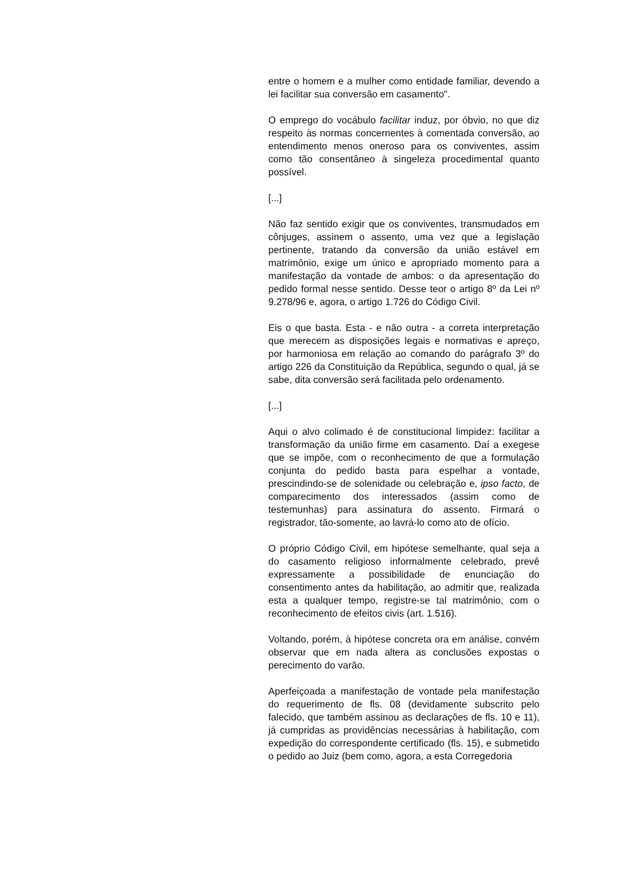entre o homem e a mulher como entidade familiar, devendo a lei facilitar sua conversão em casamento".
O emprego do vocábulo facilitar induz, por óbvio, no que diz respeito às normas concernentes à comentada conversão, ao entendimento menos oneroso para os conviventes, assim como tão consentâneo à singeleza procedimental quanto possível.
[...]
Não faz sentido exigir que os conviventes, transmudados em cônjuges, assinem o assento, uma vez que a legislação pertinente, tratando da conversão da união estável em matrimônio, exige um único e apropriado momento para a manifestação da vontade de ambos: o da apresentação do pedido formal nesse sentido. Desse teor o artigo 8º da Lei nº 9.278/96 e, agora, o artigo 1.726 do Código Civil.
Eis o que basta. Esta - e não outra - a correta interpretação que merecem as disposições legais e normativas e apreço, por harmoniosa em relação ao comando do parágrafo 3º do artigo 226 da Constituição da República, segundo o qual, já se sabe, dita conversão será facilitada pelo ordenamento.
[...]
Aqui o alvo colimado é de constitucional limpidez: facilitar a transformação da união firme em casamento. Daí a exegese que se impõe, com o reconhecimento de que a formulação conjunta do pedido basta para espelhar a vontade, prescindindo-se de solenidade ou celebração e, ipso facto, de comparecimento dos interessados (assim como de testemunhas) para assinatura do assento. Firmará o registrador, tão-somente, ao lavrá-lo como ato de ofício.
O próprio Código Civil, em hipótese semelhante, qual seja a do casamento religioso informalmente celebrado, prevê expressamente a possibilidade de enunciação do consentimento antes da habilitação, ao admitir que, realizada esta a qualquer tempo, registre-se tal matrimônio, com o reconhecimento de efeitos civis (art. 1.516).
Voltando, porém, à hipótese concreta ora em análise, convém observar que em nada altera as conclusões expostas o perecimento do varão.
Aperfeiçoada a manifestação de vontade pela manifestação do requerimento de fls. 08 (devidamente subscrito pelo falecido, que também assinou as declarações de fls. 10 e 11), já cumpridas as providências necessárias à habilitação, com expedição do correspondente certificado (fls. 15), e submetido o pedido ao Juiz (bem como, agora, a esta Corregedoria